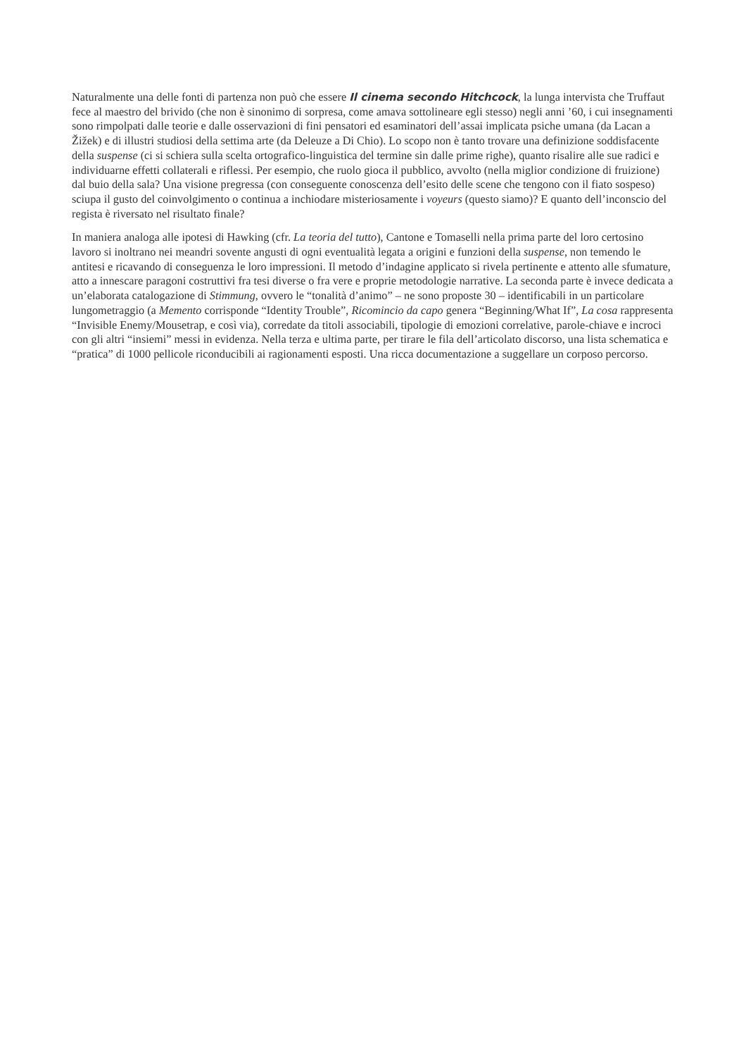Naturalmente una delle fonti di partenza non può che essere Il cinema secondo Hitchcock, la lunga intervista che Truffaut fece al maestro del brivido (che non è sinonimo di sorpresa, come amava sottolineare egli stesso) negli anni ’60, i cui insegnamenti sono rimpolpati dalle teorie e dalle osservazioni di fini pensatori ed esaminatori dell’assai implicata psiche umana (da Lacan a Žižek) e di illustri studiosi della settima arte (da Deleuze a Di Chio). Lo scopo non è tanto trovare una definizione soddisfacente della suspense (ci si schiera sulla scelta ortografico-linguistica del termine sin dalle prime righe), quanto risalire alle sue radici e individuarne effetti collaterali e riflessi. Per esempio, che ruolo gioca il pubblico, avvolto (nella miglior condizione di fruizione) dal buio della sala? Una visione pregressa (con conseguente conoscenza dell’esito delle scene che tengono con il fiato sospeso) sciupa il gusto del coinvolgimento o continua a inchiodare misteriosamente i voyeurs (questo siamo)? E quanto dell’inconscio del regista è riversato nel risultato finale?
In maniera analoga alle ipotesi di Hawking (cfr. La teoria del tutto), Cantone e Tomaselli nella prima parte del loro certosino lavoro si inoltrano nei meandri sovente angusti di ogni eventualità legata a origini e funzioni della suspense, non temendo le antitesi e ricavando di conseguenza le loro impressioni. Il metodo d’indagine applicato si rivela pertinente e attento alle sfumature, atto a innescare paragoni costruttivi fra tesi diverse o fra vere e proprie metodologie narrative. La seconda parte è invece dedicata a un’elaborata catalogazione di Stimmung, ovvero le “tonalità d’animo” – ne sono proposte 30 – identificabili in un particolare lungometraggio (a Memento corrisponde “Identity Trouble”, Ricomincio da capo genera “Beginning/What If”, La cosa rappresenta “Invisible Enemy/Mousetrap, e così via), corredate da titoli associabili, tipologie di emozioni correlative, parole-chiave e incroci con gli altri “insiemi” messi in evidenza. Nella terza e ultima parte, per tirare le fila dell’articolato discorso, una lista schematica e “pratica” di 1000 pellicole riconducibili ai ragionamenti esposti. Una ricca documentazione a suggellare un corposo percorso.